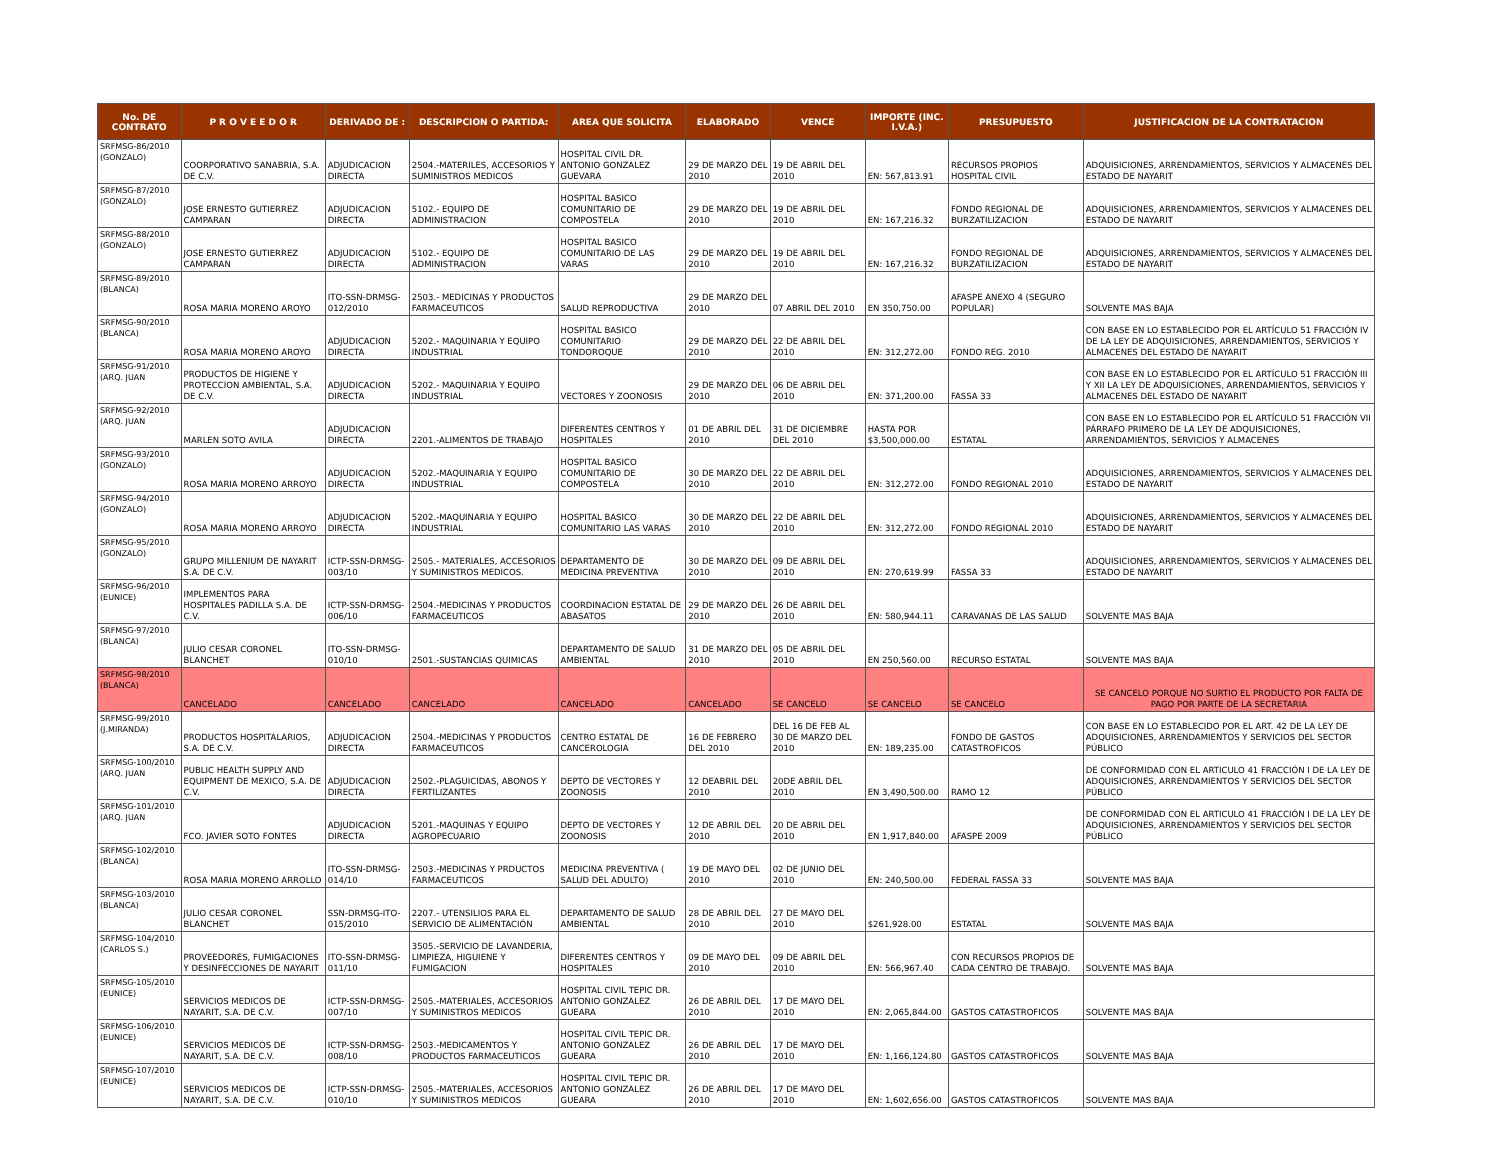| No. DE CONTRATO | P R O V E E D O R | DERIVADO DE : | DESCRIPCION O PARTIDA: | AREA QUE SOLICITA | ELABORADO | VENCE | IMPORTE (INC. I.V.A.) | PRESUPUESTO | JUSTIFICACION DE LA CONTRATACION |
| --- | --- | --- | --- | --- | --- | --- | --- | --- | --- |
| SRFMSG-86/2010 (GONZALO) | COORPORATIVO SANABRIA, S.A. DE C.V. | ADJUDICACION DIRECTA | 2504.-MATERILES, ACCESORIOS Y SUMINISTROS MEDICOS | HOSPITAL CIVIL DR. ANTONIO GONZALEZ GUEVARA | 29 DE MARZO DEL 2010 | 19 DE ABRIL DEL 2010 | EN: 567,813.91 | RECURSOS PROPIOS HOSPITAL CIVIL | ADQUISICIONES, ARRENDAMIENTOS, SERVICIOS Y ALMACENES DEL ESTADO DE NAYARIT |
| SRFMSG-87/2010 (GONZALO) | JOSE ERNESTO GUTIERREZ CAMPARAN | ADJUDICACION DIRECTA | 5102.- EQUIPO DE ADMINISTRACION | HOSPITAL BASICO COMUNITARIO DE COMPOSTELA | 29 DE MARZO DEL 2010 | 19 DE ABRIL DEL 2010 | EN: 167,216.32 | FONDO REGIONAL DE BURZATILIZACION | ADQUISICIONES, ARRENDAMIENTOS, SERVICIOS Y ALMACENES DEL ESTADO DE NAYARIT |
| SRFMSG-88/2010 (GONZALO) | JOSE ERNESTO GUTIERREZ CAMPARAN | ADJUDICACION DIRECTA | 5102.- EQUIPO DE ADMINISTRACION | HOSPITAL BASICO COMUNITARIO DE LAS VARAS | 29 DE MARZO DEL 2010 | 19 DE ABRIL DEL 2010 | EN: 167,216.32 | FONDO REGIONAL DE BURZATILIZACION | ADQUISICIONES, ARRENDAMIENTOS, SERVICIOS Y ALMACENES DEL ESTADO DE NAYARIT |
| SRFMSG-89/2010 (BLANCA) | ROSA MARIA MORENO AROYO | ITO-SSN-DRMSG-012/2010 | 2503.- MEDICINAS Y PRODUCTOS FARMACEUTICOS | SALUD REPRODUCTIVA | 29 DE MARZO DEL 2010 | 07 ABRIL DEL 2010 | EN 350,750.00 | AFASPE ANEXO 4 (SEGURO POPULAR) | SOLVENTE MAS BAJA |
| SRFMSG-90/2010 (BLANCA) | ROSA MARIA MORENO AROYO | ADJUDICACION DIRECTA | 5202.- MAQUINARIA Y EQUIPO INDUSTRIAL | HOSPITAL BASICO COMUNITARIO TONDOROQUE | 29 DE MARZO DEL 2010 | 22 DE ABRIL DEL 2010 | EN: 312,272.00 | FONDO REG. 2010 | CON BASE EN LO ESTABLECIDO POR EL ARTÍCULO 51 FRACCIÓN IV DE LA LEY DE ADQUISICIONES, ARRENDAMIENTOS, SERVICIOS Y ALMACENES DEL ESTADO DE NAYARIT |
| SRFMSG-91/2010 (ARQ. JUAN | PRODUCTOS DE HIGIENE Y PROTECCION AMBIENTAL, S.A. DE C.V. | ADJUDICACION DIRECTA | 5202.- MAQUINARIA Y EQUIPO INDUSTRIAL | VECTORES Y ZOONOSIS | 29 DE MARZO DEL 2010 | 06 DE ABRIL DEL 2010 | EN: 371,200.00 | FASSA 33 | CON BASE EN LO ESTABLECIDO POR EL ARTÍCULO 51 FRACCIÓN III Y XII LA LEY DE ADQUISICIONES, ARRENDAMIENTOS, SERVICIOS Y ALMACENES DEL ESTADO DE NAYARIT |
| SRFMSG-92/2010 (ARQ. JUAN | MARLEN SOTO AVILA | ADJUDICACION DIRECTA | 2201.-ALIMENTOS DE TRABAJO | DIFERENTES CENTROS Y HOSPITALES | 01 DE ABRIL DEL 2010 | 31 DE DICIEMBRE DEL 2010 | HASTA POR $3,500,000.00 | ESTATAL | CON BASE EN LO ESTABLECIDO POR EL ARTÍCULO 51 FRACCIÓN VII PÁRRAFO PRIMERO DE LA LEY DE ADQUISICIONES, ARRENDAMIENTOS, SERVICIOS Y ALMACENES |
| SRFMSG-93/2010 (GONZALO) | ROSA MARIA MORENO ARROYO | ADJUDICACION DIRECTA | 5202.-MAQUINARIA Y EQUIPO INDUSTRIAL | HOSPITAL BASICO COMUNITARIO DE COMPOSTELA | 30 DE MARZO DEL 2010 | 22 DE ABRIL DEL 2010 | EN: 312,272.00 | FONDO REGIONAL 2010 | ADQUISICIONES, ARRENDAMIENTOS, SERVICIOS Y ALMACENES DEL ESTADO DE NAYARIT |
| SRFMSG-94/2010 (GONZALO) | ROSA MARIA MORENO ARROYO | ADJUDICACION DIRECTA | 5202.-MAQUINARIA Y EQUIPO INDUSTRIAL | HOSPITAL BASICO COMUNITARIO LAS VARAS | 30 DE MARZO DEL 2010 | 22 DE ABRIL DEL 2010 | EN: 312,272.00 | FONDO REGIONAL 2010 | ADQUISICIONES, ARRENDAMIENTOS, SERVICIOS Y ALMACENES DEL ESTADO DE NAYARIT |
| SRFMSG-95/2010 (GONZALO) | GRUPO MILLENIUM DE NAYARIT S.A. DE C.V. | ICTP-SSN-DRMSG-003/10 | 2505.- MATERIALES, ACCESORIOS Y SUMINISTROS MEDICOS. | DEPARTAMENTO DE MEDICINA PREVENTIVA | 30 DE MARZO DEL 2010 | 09 DE ABRIL DEL 2010 | EN: 270,619.99 | FASSA 33 | ADQUISICIONES, ARRENDAMIENTOS, SERVICIOS Y ALMACENES DEL ESTADO DE NAYARIT |
| SRFMSG-96/2010 (EUNICE) | IMPLEMENTOS PARA HOSPITALES PADILLA S.A. DE C.V. | ICTP-SSN-DRMSG-006/10 | 2504.-MEDICINAS Y PRODUCTOS FARMACEUTICOS | COORDINACION ESTATAL DE ABASATOS | 29 DE MARZO DEL 2010 | 26 DE ABRIL DEL 2010 | EN: 580,944.11 | CARAVANAS DE LAS SALUD | SOLVENTE MAS BAJA |
| SRFMSG-97/2010 (BLANCA) | JULIO CESAR CORONEL BLANCHET | ITO-SSN-DRMSG-010/10 | 2501.-SUSTANCIAS QUIMICAS | DEPARTAMENTO DE SALUD AMBIENTAL | 31 DE MARZO DEL 2010 | 05 DE ABRIL DEL 2010 | EN 250,560.00 | RECURSO ESTATAL | SOLVENTE MAS BAJA |
| SRFMSG-98/2010 (BLANCA) | CANCELADO | CANCELADO | CANCELADO | CANCELADO | CANCELADO | SE CANCELO | SE CANCELO | SE CANCELO | SE CANCELO PORQUE NO SURTIO EL PRODUCTO POR FALTA DE PAGO POR PARTE DE LA SECRETARIA |
| SRFMSG-99/2010 (J.MIRANDA) | PRODUCTOS HOSPITALARIOS, S.A. DE C.V. | ADJUDICACION DIRECTA | 2504.-MEDICINAS Y PRODUCTOS FARMACEUTICOS | CENTRO ESTATAL DE CANCEROLOGIA | 16 DE FEBRERO DEL 2010 | DEL 16 DE FEB AL 30 DE MARZO DEL 2010 | EN: 189,235.00 | FONDO DE GASTOS CATASTROFICOS | CON BASE EN LO ESTABLECIDO POR EL ART. 42 DE LA LEY DE ADQUISICIONES, ARRENDAMIENTOS Y SERVICIOS DEL SECTOR PÚBLICO |
| SRFMSG-100/2010 (ARQ. JUAN | PUBLIC HEALTH SUPPLY AND EQUIPMENT DE MEXICO, S.A. DE C.V. | ADJUDICACION DIRECTA | 2502.-PLAGUICIDAS, ABONOS Y FERTILIZANTES | DEPTO DE VECTORES Y ZOONOSIS | 12 DEABRIL DEL 2010 | 20DE ABRIL DEL 2010 | EN 3,490,500.00 | RAMO 12 | DE CONFORMIDAD CON EL ARTICULO 41 FRACCIÓN I DE LA LEY DE ADQUISICIONES, ARRENDAMIENTOS Y SERVICIOS DEL SECTOR PÚBLICO |
| SRFMSG-101/2010 (ARQ. JUAN | FCO. JAVIER SOTO FONTES | ADJUDICACION DIRECTA | 5201.-MAQUINAS Y EQUIPO AGROPECUARIO | DEPTO DE VECTORES Y ZOONOSIS | 12 DE ABRIL DEL 2010 | 20 DE ABRIL DEL 2010 | EN 1,917,840.00 | AFASPE 2009 | DE CONFORMIDAD CON EL ARTICULO 41 FRACCIÓN I DE LA LEY DE ADQUISICIONES, ARRENDAMIENTOS Y SERVICIOS DEL SECTOR PÚBLICO |
| SRFMSG-102/2010 (BLANCA) | ROSA MARIA MORENO ARROLLO | ITO-SSN-DRMSG-014/10 | 2503.-MEDICINAS Y PRDUCTOS FARMACEUTICOS | MEDICINA PREVENTIVA ( SALUD DEL ADULTO) | 19 DE MAYO DEL 2010 | 02 DE JUNIO DEL 2010 | EN: 240,500.00 | FEDERAL FASSA 33 | SOLVENTE MAS BAJA |
| SRFMSG-103/2010 (BLANCA) | JULIO CESAR CORONEL BLANCHET | SSN-DRMSG-ITO-015/2010 | 2207.- UTENSILIOS PARA EL SERVICIO DE ALIMENTACIÓN | DEPARTAMENTO DE SALUD AMBIENTAL | 28 DE ABRIL DEL 2010 | 27 DE MAYO DEL 2010 | $261,928.00 | ESTATAL | SOLVENTE MAS BAJA |
| SRFMSG-104/2010 (CARLOS S.) | PROVEEDORES, FUMIGACIONES Y DESINFECCIONES DE NAYARIT | ITO-SSN-DRMSG-011/10 | 3505.-SERVICIO DE LAVANDERIA, LIMPIEZA, HIGUIENE Y FUMIGACION | DIFERENTES CENTROS Y HOSPITALES | 09 DE MAYO DEL 2010 | 09 DE ABRIL DEL 2010 | EN: 566,967.40 | CON RECURSOS PROPIOS DE CADA CENTRO DE TRABAJO. | SOLVENTE MAS BAJA |
| SRFMSG-105/2010 (EUNICE) | SERVICIOS MEDICOS DE NAYARIT, S.A. DE C.V. | ICTP-SSN-DRMSG-007/10 | 2505.-MATERIALES, ACCESORIOS Y SUMINISTROS MEDICOS | HOSPITAL CIVIL TEPIC DR. ANTONIO GONZALEZ GUEARA | 26 DE ABRIL DEL 2010 | 17 DE MAYO DEL 2010 | EN: 2,065,844.00 | GASTOS CATASTROFICOS | SOLVENTE MAS BAJA |
| SRFMSG-106/2010 (EUNICE) | SERVICIOS MEDICOS DE NAYARIT, S.A. DE C.V. | ICTP-SSN-DRMSG-008/10 | 2503.-MEDICAMENTOS Y PRODUCTOS FARMACEUTICOS | HOSPITAL CIVIL TEPIC DR. ANTONIO GONZALEZ GUEARA | 26 DE ABRIL DEL 2010 | 17 DE MAYO DEL 2010 | EN: 1,166,124.80 | GASTOS CATASTROFICOS | SOLVENTE MAS BAJA |
| SRFMSG-107/2010 (EUNICE) | SERVICIOS MEDICOS DE NAYARIT, S.A. DE C.V. | ICTP-SSN-DRMSG-010/10 | 2505.-MATERIALES, ACCESORIOS Y SUMINISTROS MEDICOS | HOSPITAL CIVIL TEPIC DR. ANTONIO GONZALEZ GUEARA | 26 DE ABRIL DEL 2010 | 17 DE MAYO DEL 2010 | EN: 1,602,656.00 | GASTOS CATASTROFICOS | SOLVENTE MAS BAJA |